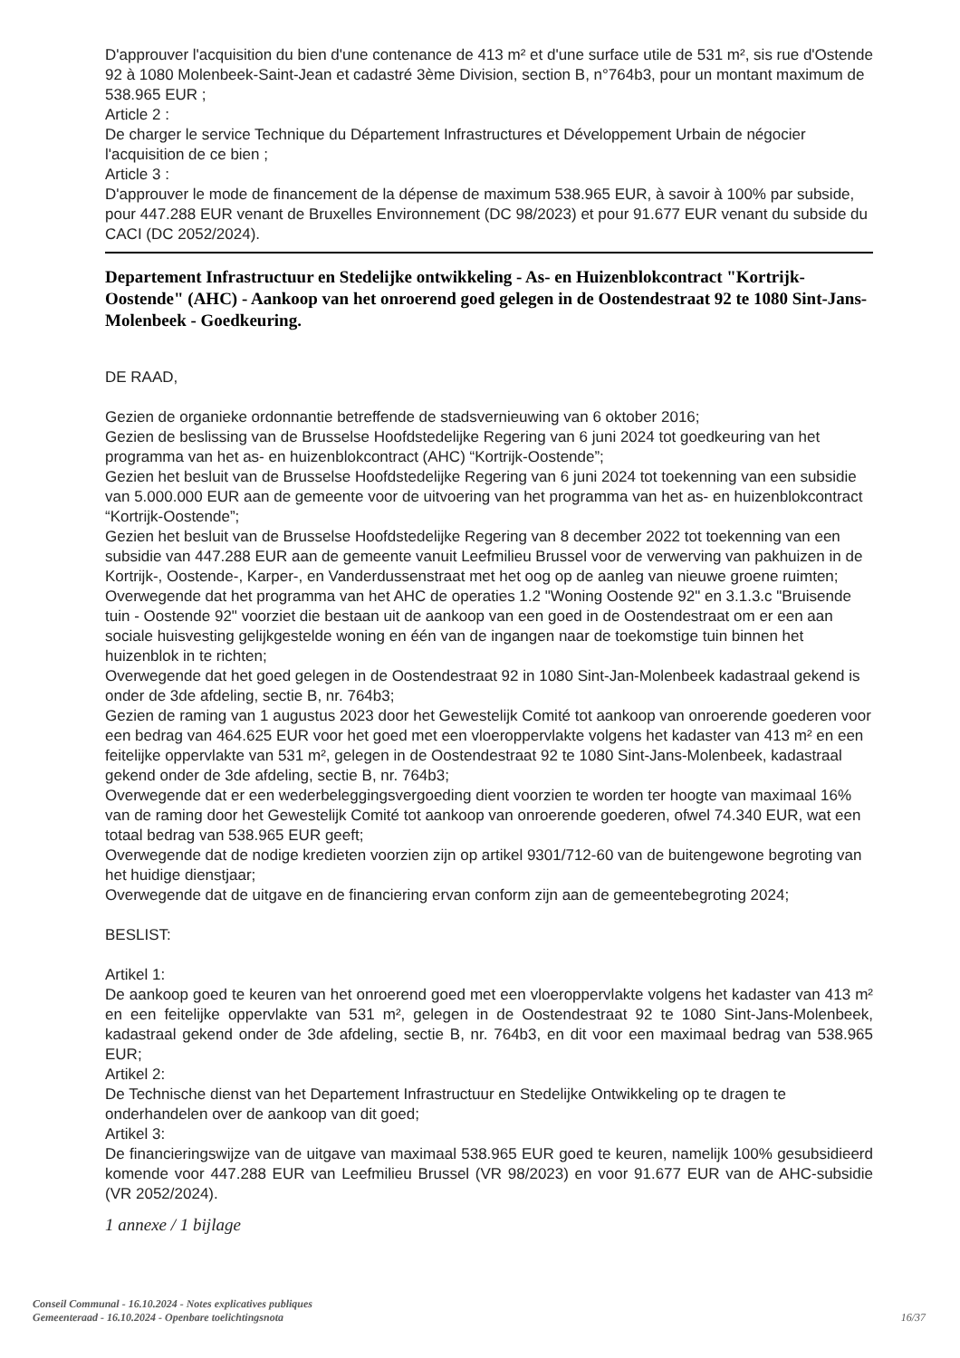D'approuver l'acquisition du bien d'une contenance de 413 m² et d'une surface utile de 531 m², sis rue d'Ostende 92 à 1080 Molenbeek-Saint-Jean et cadastré 3ème Division, section B, n°764b3, pour un montant maximum de 538.965 EUR ;
Article 2 :
De charger le service Technique du Département Infrastructures et Développement Urbain de négocier l'acquisition de ce bien ;
Article 3 :
D'approuver le mode de financement de la dépense de maximum 538.965 EUR, à savoir à 100% par subside, pour 447.288 EUR venant de Bruxelles Environnement (DC 98/2023) et pour 91.677 EUR venant du subside du CACI (DC 2052/2024).
Departement Infrastructuur en Stedelijke ontwikkeling - As- en Huizenblokcontract "Kortrijk-Oostende" (AHC) - Aankoop van het onroerend goed gelegen in de Oostendestraat 92 te 1080 Sint-Jans-Molenbeek - Goedkeuring.
DE RAAD,
Gezien de organieke ordonnantie betreffende de stadsvernieuwing van 6 oktober 2016;
Gezien de beslissing van de Brusselse Hoofdstedelijke Regering van 6 juni 2024 tot goedkeuring van het programma van het as- en huizenblokcontract (AHC) “Kortrijk-Oostende”;
Gezien het besluit van de Brusselse Hoofdstedelijke Regering van 6 juni 2024 tot toekenning van een subsidie van 5.000.000 EUR aan de gemeente voor de uitvoering van het programma van het as- en huizenblokcontract “Kortrijk-Oostende”;
Gezien het besluit van de Brusselse Hoofdstedelijke Regering van 8 december 2022 tot toekenning van een subsidie van 447.288 EUR aan de gemeente vanuit Leefmilieu Brussel voor de verwerving van pakhuizen in de Kortrijk-, Oostende-, Karper-, en Vanderdussenstraat met het oog op de aanleg van nieuwe groene ruimten;
Overwegende dat het programma van het AHC de operaties 1.2 "Woning Oostende 92" en 3.1.3.c "Bruisende tuin - Oostende 92" voorziet die bestaan uit de aankoop van een goed in de Oostendestraat om er een aan sociale huisvesting gelijkgestelde woning en één van de ingangen naar de toekomstige tuin binnen het huizenblok in te richten;
Overwegende dat het goed gelegen in de Oostendestraat 92 in 1080 Sint-Jan-Molenbeek kadastraal gekend is onder de 3de afdeling, sectie B, nr. 764b3;
Gezien de raming van 1 augustus 2023 door het Gewestelijk Comité tot aankoop van onroerende goederen voor een bedrag van 464.625 EUR voor het goed met een vloeroppervlakte volgens het kadaster van 413 m² en een feitelijke oppervlakte van 531 m², gelegen in de Oostendestraat 92 te 1080 Sint-Jans-Molenbeek, kadastraal gekend onder de 3de afdeling, sectie B, nr. 764b3;
Overwegende dat er een wederbeleggingsvergoeding dient voorzien te worden ter hoogte van maximaal 16% van de raming door het Gewestelijk Comité tot aankoop van onroerende goederen, ofwel 74.340 EUR, wat een totaal bedrag van 538.965 EUR geeft;
Overwegende dat de nodige kredieten voorzien zijn op artikel 9301/712-60 van de buitengewone begroting van het huidige dienstjaar;
Overwegende dat de uitgave en de financiering ervan conform zijn aan de gemeentebegroting 2024;
BESLIST:
Artikel 1:
De aankoop goed te keuren van het onroerend goed met een vloeroppervlakte volgens het kadaster van 413 m² en een feitelijke oppervlakte van 531 m², gelegen in de Oostendestraat 92 te 1080 Sint-Jans-Molenbeek, kadastraal gekend onder de 3de afdeling, sectie B, nr. 764b3, en dit voor een maximaal bedrag van 538.965 EUR;
Artikel 2:
De Technische dienst van het Departement Infrastructuur en Stedelijke Ontwikkeling op te dragen te onderhandelen over de aankoop van dit goed;
Artikel 3:
De financieringswijze van de uitgave van maximaal 538.965 EUR goed te keuren, namelijk 100% gesubsidieerd komende voor 447.288 EUR van Leefmilieu Brussel (VR 98/2023) en voor 91.677 EUR van de AHC-subsidie (VR 2052/2024).
1 annexe / 1 bijlage
Conseil Communal - 16.10.2024 - Notes explicatives publiques
Gemeenteraad - 16.10.2024 - Openbare toelichtingsnota
16/37